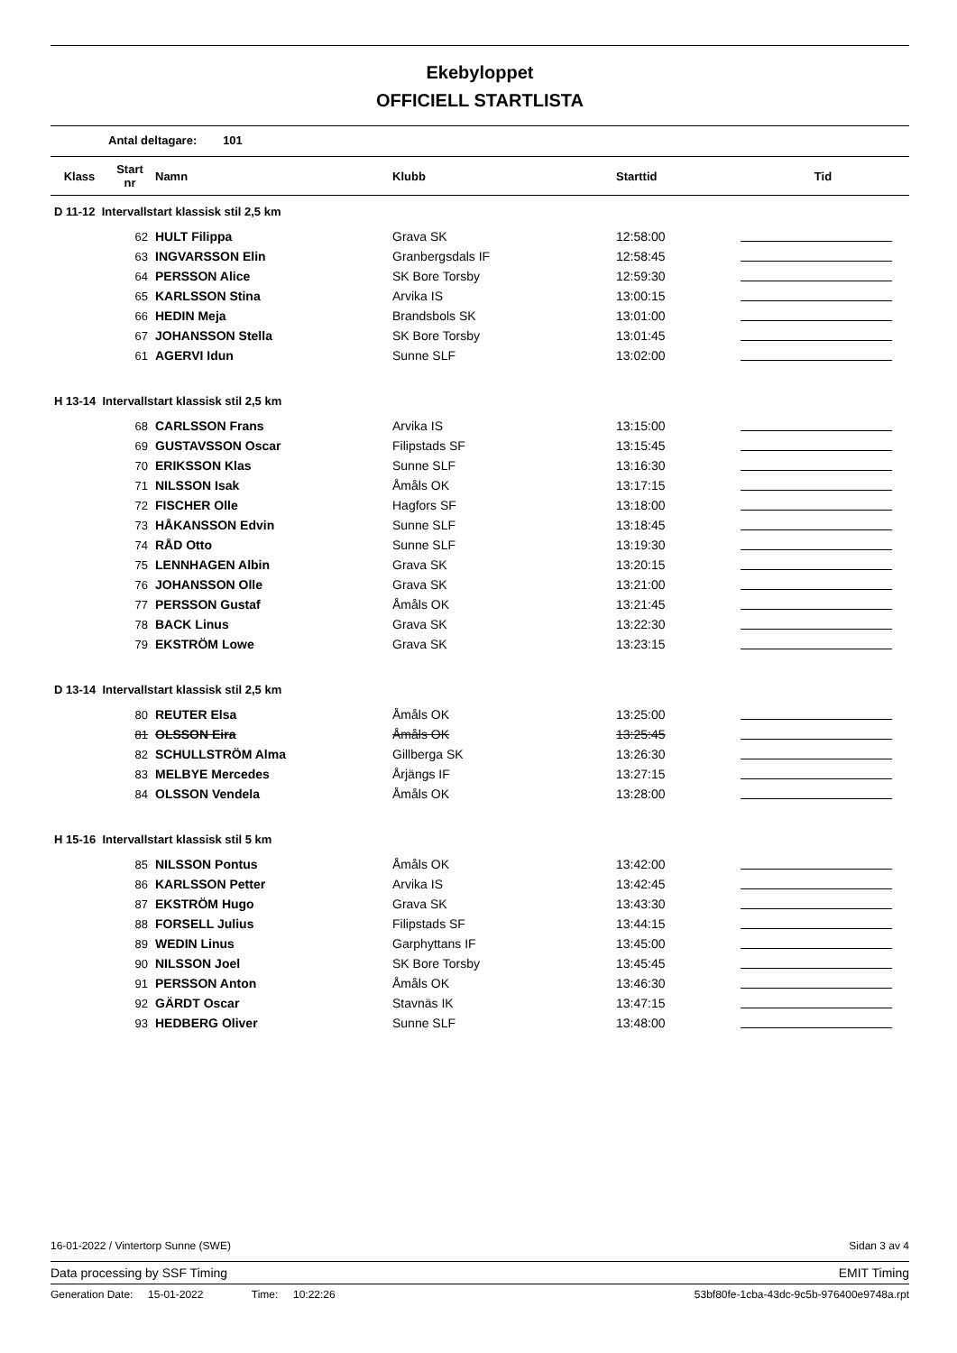Ekebyloppet
OFFICIELL STARTLISTA
Antal deltagare: 101
| Klass | Start nr | Namn | Klubb | Starttid | Tid |
| --- | --- | --- | --- | --- | --- |
| D 11-12 Intervallstart klassisk stil 2,5 km | | | | | |
| | 62 | HULT Filippa | Grava SK | 12:58:00 | |
| | 63 | INGVARSSON Elin | Granbergsdals IF | 12:58:45 | |
| | 64 | PERSSON Alice | SK Bore Torsby | 12:59:30 | |
| | 65 | KARLSSON Stina | Arvika IS | 13:00:15 | |
| | 66 | HEDIN Meja | Brandsbols SK | 13:01:00 | |
| | 67 | JOHANSSON Stella | SK Bore Torsby | 13:01:45 | |
| | 61 | AGERVI Idun | Sunne SLF | 13:02:00 | |
| H 13-14 Intervallstart klassisk stil 2,5 km | | | | | |
| | 68 | CARLSSON Frans | Arvika IS | 13:15:00 | |
| | 69 | GUSTAVSSON Oscar | Filipstads SF | 13:15:45 | |
| | 70 | ERIKSSON Klas | Sunne SLF | 13:16:30 | |
| | 71 | NILSSON Isak | Åmåls OK | 13:17:15 | |
| | 72 | FISCHER Olle | Hagfors SF | 13:18:00 | |
| | 73 | HÅKANSSON Edvin | Sunne SLF | 13:18:45 | |
| | 74 | RÅD Otto | Sunne SLF | 13:19:30 | |
| | 75 | LENNHAGEN Albin | Grava SK | 13:20:15 | |
| | 76 | JOHANSSON Olle | Grava SK | 13:21:00 | |
| | 77 | PERSSON Gustaf | Åmåls OK | 13:21:45 | |
| | 78 | BACK Linus | Grava SK | 13:22:30 | |
| | 79 | EKSTRÖM Lowe | Grava SK | 13:23:15 | |
| D 13-14 Intervallstart klassisk stil 2,5 km | | | | | |
| | 80 | REUTER Elsa | Åmåls OK | 13:25:00 | |
| | 81 | OLSSON Eira | Åmåls OK | 13:25:45 | |
| | 82 | SCHULLSTRÖM Alma | Gillberga SK | 13:26:30 | |
| | 83 | MELBYE Mercedes | Årjängs IF | 13:27:15 | |
| | 84 | OLSSON Vendela | Åmåls OK | 13:28:00 | |
| H 15-16 Intervallstart klassisk stil 5 km | | | | | |
| | 85 | NILSSON Pontus | Åmåls OK | 13:42:00 | |
| | 86 | KARLSSON Petter | Arvika IS | 13:42:45 | |
| | 87 | EKSTRÖM Hugo | Grava SK | 13:43:30 | |
| | 88 | FORSELL Julius | Filipstads SF | 13:44:15 | |
| | 89 | WEDIN Linus | Garphyttans IF | 13:45:00 | |
| | 90 | NILSSON Joel | SK Bore Torsby | 13:45:45 | |
| | 91 | PERSSON Anton | Åmåls OK | 13:46:30 | |
| | 92 | GÄRDT Oscar | Stavnäs IK | 13:47:15 | |
| | 93 | HEDBERG Oliver | Sunne SLF | 13:48:00 | |
16-01-2022 / Vintertorp Sunne (SWE) Sidan 3 av 4
Data processing by SSF Timing EMIT Timing
Generation Date: 15-01-2022 Time: 10:22:26 53bf80fe-1cba-43dc-9c5b-976400e9748a.rpt